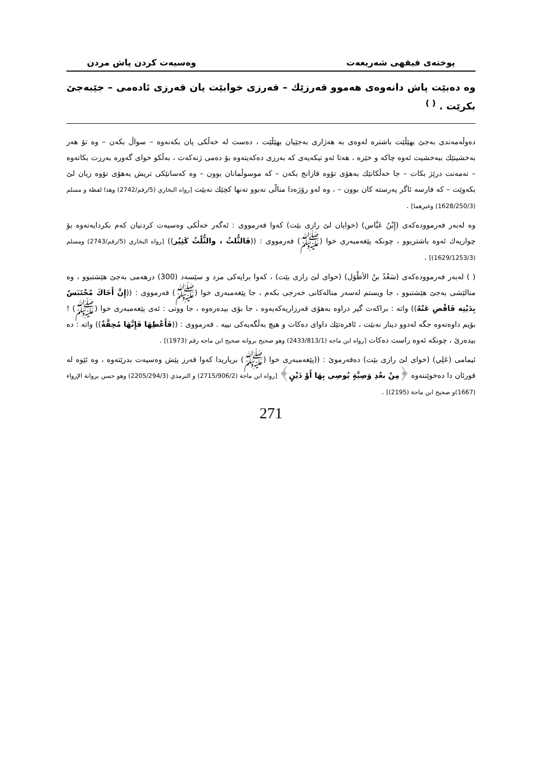پوختەی فیقهی شەریعەت وەسیەت کردن پاش مردن
وە دەبێت پاش دانەوەی هەموو قەرزێك – قەرزی خوابێت یان قەرزی ئادەمی – جێبەجێ بکرێت . <sup>( )</sup>
دەوڵەمەندی بەجێ بهێڵێت باشترە لەوەی بە هەژاری بەجێیان بهێڵێت ، دەست لە خەڵکی پان بکەنەوە – سواڵ بکەن – وە تۆ هەر بەخشینێك ببەخشیت ئەوە چاکە و خێرە ، هەتا ئەو تیکەیەی کە بەرزی دەکەیتەوە بۆ دەمی ژنەکەت ، بەڵکو خوای گەورە بەرزت بکاتەوە – تەمەنت درێژ بکات – جا خەڵکانێك بەهۆی تۆوە قازانج بکەن – کە موسوڵمانان بوون – وە کەسانێکی تریش بەهۆی تۆوە زیان لێ بکەوێت – کە فارسە ئاگر پەرستە کان بوون – ، وە لەو رۆژەدا منالّی نەبوو تەنها کچێك نەبێت [رواه البخاري (5/رقم/2742) وهذا لفظة و مسلم (1628/250/3) وغيرهما] .
وە لەبەر فەرموودەکەی (إِبْنُ عَبَّاس) (خوایان لێ رازی بێت) کەوا فەرمووی : ئەگەر خەڵکی وەسیەت کردنیان کەم بکردایەتەوە بۆ چواریەك ئەوە باشتربوو ، چونکە پێغەمبەری خوا (ﷺ) فەرمووی : ((فَالثُّلثُ ، والثُّلْثُ كَثِيٌر)) [رواه البخاري (5/رقم/2743) ومسلم (1629/1253/3)] .
( ) لەبەر فەرموودەکەی (سَعْدُ بنُ الأطْوَل) (خوای لێ رازی بێت) ، کەوا برایەکی مرد و سێسەد (300) درهەمی بەجێ هێشتبوو ، وە منالێشی بەجێ هێشتبوو ، جا ویستم لەسەر منالەکانی خەرجی بکەم ، جا پێغەمبەری خوا (ﷺ) فەرمووی : ((إِنَّ أَخَاكَ مُحْتَبَسٌ بِدَيْنِه فَاقْضِ عَنْهُ)) واتە : براکەت گیر دراوە بەهۆی قەرزاریەکەیەوە ، جا بۆی بیدەرەوە ، جا ووتی : ئەی پێغەمبەری خوا (ﷺ) ! بۆیم داوەتەوە جگە لەدوو دینار نەبێت ، ئافرەتێك داوای دەکات و هیچ بەڵگەیەکی نییە . فەرمووی : ((فَأَعْطِهَا فَإِنَّهَا مُحِقَّةٌ)) واتە : دە بیدەرێ ، چونکە ئەوە راست دەکات [رواه ابن ماجه (2433/813/1) وهو صحيح بروانه صحيح ابن ماجه رقم (1973)] .
ئیمامی (عَلِي) (خوای لێ رازی بێت) دەفەرموێ : ((پێغەمبەری خوا (ﷺ) بریاریدا کەوا قەرز پێش وەسیەت بدرێتەوە ، وە ئێوە لە قورئان دا دەخوێننەوە ﴿مِنْ بعْدِ وَصِيَّةٍ يُوصِي بِهَا أَوْ دَيْنٍ﴾ [رواه ابن ماجة (2715/906/2) و الترمذي (2205/294/3) وهو حسن بروانة الإرواء (1667)و صحيح ابن ماجة (2195)] .
271